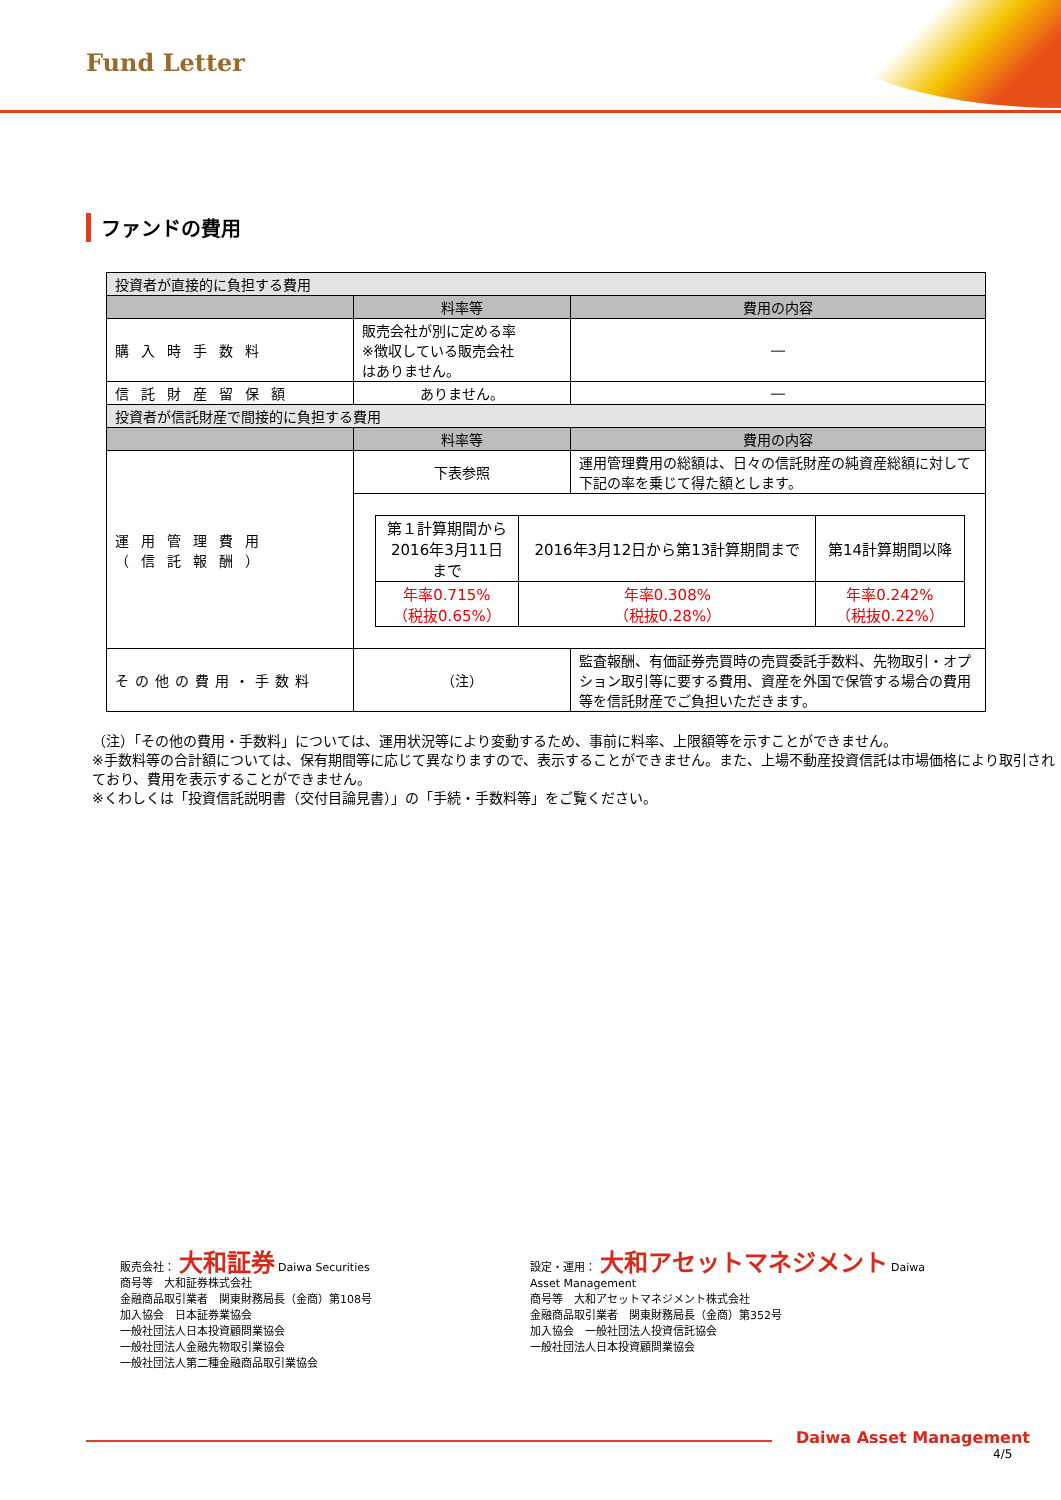Fund Letter
ファンドの費用
| 投資者が直接的に負担する費用 | | |
| | 料率等 | 費用の内容 |
| 購入時手数料 | 販売会社が別に定める率 ※徴収している販売会社 はありません。 | ― |
| 信託財産留保額 | ありません。 | ― |
| 投資者が信託財産で間接的に負担する費用 | | |
| | 料率等 | 費用の内容 |
| 運用管理費用 （信託報酬） | 下表参照 | 運用管理費用の総額は、日々の信託財産の純資産総額に対して下記の率を乗じて得た額とします。 |
| | / 第１計算期間から 2016年3月11日 まで / 2016年3月12日から第13計算期間まで / 第14計算期間以降 / / 年率0.715% （税抜0.65%） / 年率0.308% （税抜0.28%） / 年率0.242% （税抜0.22%） / | |
| その他の費用・手数料 | （注） | 監査報酬、有価証券売買時の売買委託手数料、先物取引・オプション取引等に要する費用、資産を外国で保管する場合の費用等を信託財産でご負担いただきます。 |
（注）「その他の費用・手数料」については、運用状況等により変動するため、事前に料率、上限額等を示すことができません。
※手数料等の合計額については、保有期間等に応じて異なりますので、表示することができません。また、上場不動産投資信託は市場価格により取引されており、費用を表示することができません。
※くわしくは「投資信託説明書（交付目論見書）」の「手続・手数料等」をご覧ください。
販売会社： 大和証券 Daiwa Securities
商号等　大和証券株式会社
金融商品取引業者　関東財務局長（金商）第108号
加入協会　日本証券業協会
一般社団法人日本投資顧問業協会
一般社団法人金融先物取引業協会
一般社団法人第二種金融商品取引業協会
設定・運用： 大和アセットマネジメント Daiwa Asset Management
商号等　大和アセットマネジメント株式会社
金融商品取引業者　関東財務局長（金商）第352号
加入協会　一般社団法人投資信託協会
一般社団法人日本投資顧問業協会
Daiwa Asset Management
4/5